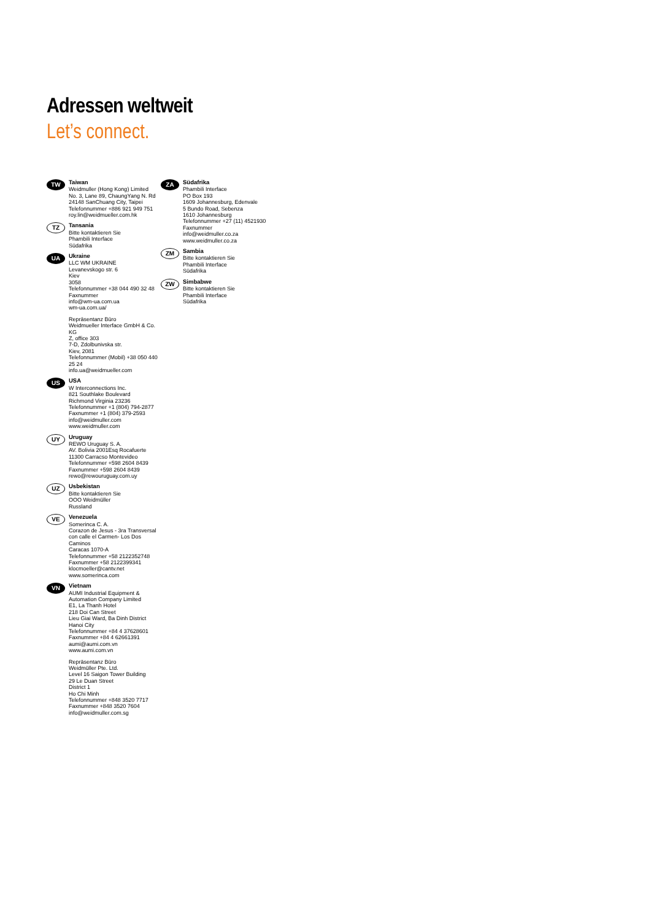Adressen weltweit
Let’s connect.
TW
Taiwan
Weidmuller (Hong Kong) Limited
No. 3, Lane 89, ChaungYang N. Rd
24148 SanChuang City, Taipei
Telefonnummer +886 921 949 751
roy.lin@weidmueller.com.hk
TZ
Tansania
Bitte kontaktieren Sie
Phambili Interface
Südafrika
UA
Ukraine
LLC WM UKRAINE
Levanevskogo str. 6
Kiev
3058
Telefonnummer +38 044 490 32 48
Faxnummer
info@wm-ua.com.ua
wm-ua.com.ua/
Repräsentanz Büro
Weidmueller Interface GmbH & Co. KG
Z, office 303
7-D, Zdolbunivska str.
Kiev, 2081
Telefonnummer (Mobil) +38 050 440 25 24
info.ua@weidmueller.com
US
USA
W Interconnections Inc.
821 Southlake Boulevard
Richmond Virginia 23236
Telefonnummer +1 (804) 794-2877
Faxnummer +1 (804) 379-2593
info@weidmuller.com
www.weidmuller.com
UY
Uruguay
REWO Uruguay S. A.
AV. Bolivia 2001Esq Rocafuerte
11300 Carracso Montevideo
Telefonnummer +598 2604 8439
Faxnummer +598 2604 8439
rewo@rewouruguay.com.uy
UZ
Usbekistan
Bitte kontaktieren Sie
OOO Weidmüller
Russland
VE
Venezuela
Somerinca C. A.
Corazon de Jesus - 3ra Transversal con calle el Carmen- Los Dos Caminos
Caracas 1070-A
Telefonnummer +58 2122352748
Faxnummer +58 2122399341
klocmoeller@cantv.net
www.somerinca.com
VN
Vietnam
AUMI Industrial Equipment & Automation Company Limited
E1, La Thanh Hotel
218 Doi Can Street
Lieu Giai Ward, Ba Dinh District
Hanoi City
Telefonnummer +84 4 37628601
Faxnummer +84 4 62661391
aumi@aumi.com.vn
www.aumi.com.vn
Repräsentanz Büro
Weidmüller Pte. Ltd.
Level 16 Saigon Tower Building
29 Le Duan Street
District 1
Ho Chi Minh
Telefonnummer +848 3520 7717
Faxnummer +848 3520 7604
info@weidmuller.com.sg
ZA
Südafrika
Phambili Interface
PO Box 193
1609 Johannesburg, Edenvale
5 Bundo Road, Sebenza
1610 Johannesburg
Telefonnummer +27 (11) 4521930
Faxnummer
info@weidmuller.co.za
www.weidmuller.co.za
ZM
Sambia
Bitte kontaktieren Sie
Phambili Interface
Südafrika
ZW
Simbabwe
Bitte kontaktieren Sie
Phambili Interface
Südafrika